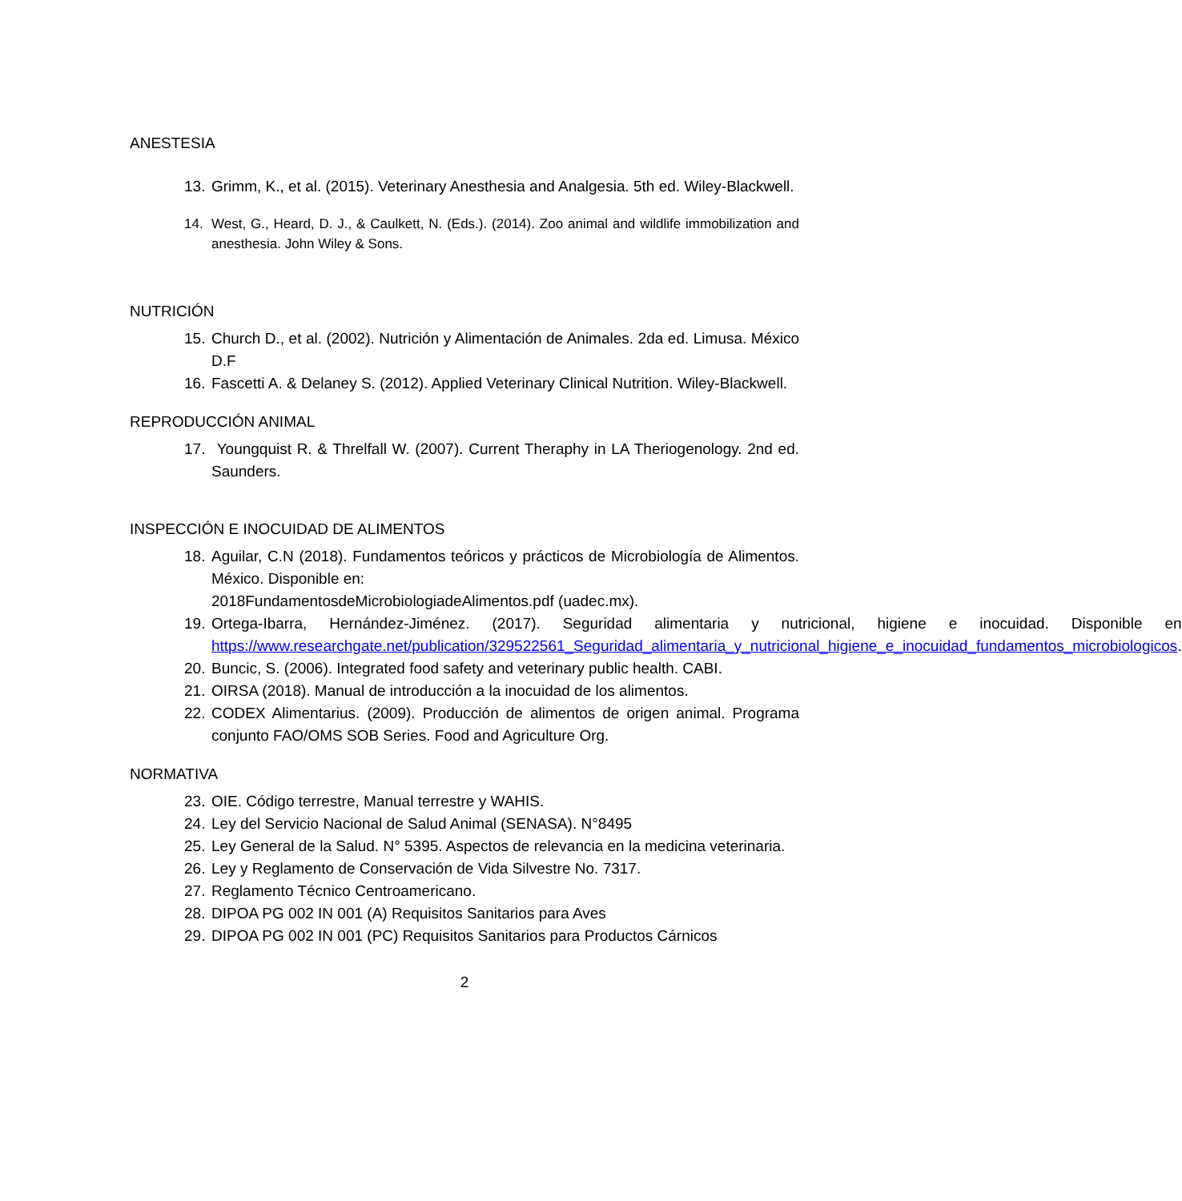ANESTESIA
13. Grimm, K., et al. (2015). Veterinary Anesthesia and Analgesia. 5th ed. Wiley-Blackwell.
14. West, G., Heard, D. J., & Caulkett, N. (Eds.). (2014). Zoo animal and wildlife immobilization and anesthesia. John Wiley & Sons.
NUTRICIÓN
15. Church D., et al. (2002). Nutrición y Alimentación de Animales. 2da ed. Limusa. México D.F
16. Fascetti A. & Delaney S. (2012). Applied Veterinary Clinical Nutrition. Wiley-Blackwell.
REPRODUCCIÓN ANIMAL
17. Youngquist R. & Threlfall W. (2007). Current Theraphy in LA Theriogenology. 2nd ed. Saunders.
INSPECCIÓN E INOCUIDAD DE ALIMENTOS
18. Aguilar, C.N (2018). Fundamentos teóricos y prácticos de Microbiología de Alimentos. México. Disponible en:
2018FundamentosdeMicrobiologiadeAlimentos.pdf (uadec.mx).
19. Ortega-Ibarra, Hernández-Jiménez. (2017). Seguridad alimentaria y nutricional, higiene e inocuidad. Disponible en https://www.researchgate.net/publication/329522561_Seguridad_alimentaria_y_nutricional_higiene_e_inocuidad_fundamentos_microbiologicos.
20. Buncic, S. (2006). Integrated food safety and veterinary public health. CABI.
21. OIRSA (2018). Manual de introducción a la inocuidad de los alimentos.
22. CODEX Alimentarius. (2009). Producción de alimentos de origen animal. Programa conjunto FAO/OMS SOB Series. Food and Agriculture Org.
NORMATIVA
23. OIE. Código terrestre, Manual terrestre y WAHIS.
24. Ley del Servicio Nacional de Salud Animal (SENASA). N°8495
25. Ley General de la Salud. N° 5395. Aspectos de relevancia en la medicina veterinaria.
26. Ley y Reglamento de Conservación de Vida Silvestre No. 7317.
27. Reglamento Técnico Centroamericano.
28. DIPOA PG 002 IN 001 (A) Requisitos Sanitarios para Aves
29. DIPOA PG 002 IN 001 (PC) Requisitos Sanitarios para Productos Cárnicos
2